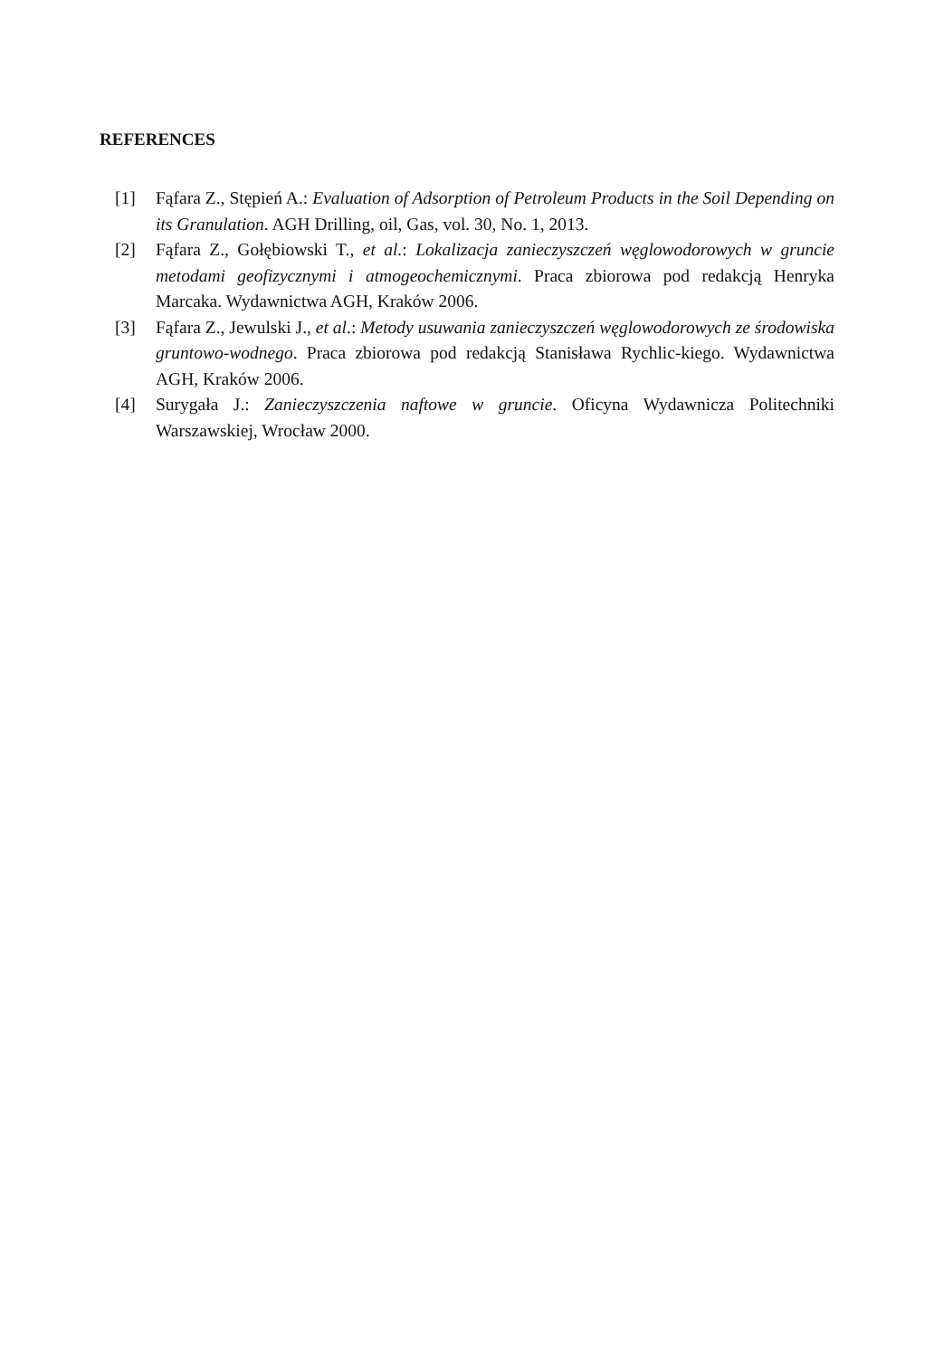REFERENCES
[1] Fąfara Z., Stępień A.: Evaluation of Adsorption of Petroleum Products in the Soil Depending on its Granulation. AGH Drilling, oil, Gas, vol. 30, No. 1, 2013.
[2] Fąfara Z., Gołębiowski T., et al.: Lokalizacja zanieczyszczeń węglowodorowych w gruncie metodami geofizycznymi i atmogeochemicznymi. Praca zbiorowa pod redakcją Henryka Marcaka. Wydawnictwa AGH, Kraków 2006.
[3] Fąfara Z., Jewulski J., et al.: Metody usuwania zanieczyszczeń węglowodorowych ze środowiska gruntowo-wodnego. Praca zbiorowa pod redakcją Stanisława Rychlic-kiego. Wydawnictwa AGH, Kraków 2006.
[4] Surygała J.: Zanieczyszczenia naftowe w gruncie. Oficyna Wydawnicza Politechniki Warszawskiej, Wrocław 2000.